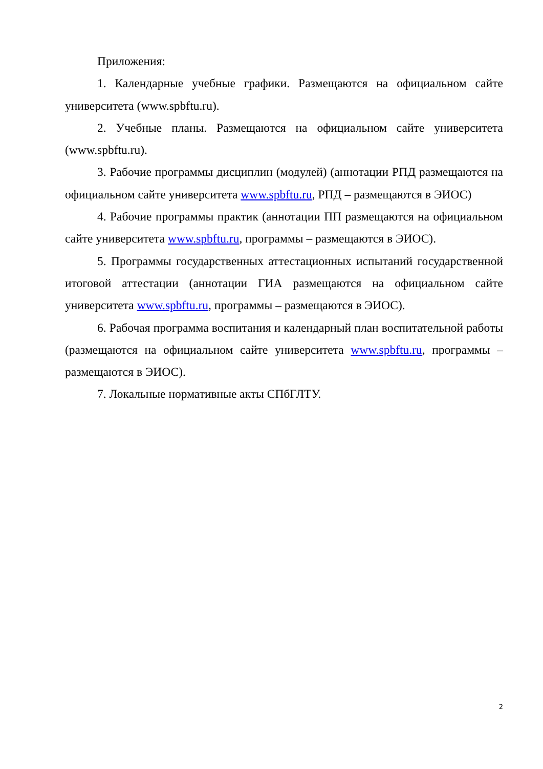Приложения:
1. Календарные учебные графики. Размещаются на официальном сайте университета (www.spbftu.ru).
2. Учебные планы. Размещаются на официальном сайте университета (www.spbftu.ru).
3. Рабочие программы дисциплин (модулей) (аннотации РПД размещаются на официальном сайте университета www.spbftu.ru, РПД – размещаются в ЭИОС)
4. Рабочие программы практик (аннотации ПП размещаются на официальном сайте университета www.spbftu.ru, программы – размещаются в ЭИОС).
5. Программы государственных аттестационных испытаний государственной итоговой аттестации (аннотации ГИА размещаются на официальном сайте университета www.spbftu.ru, программы – размещаются в ЭИОС).
6. Рабочая программа воспитания и календарный план воспитательной работы (размещаются на официальном сайте университета www.spbftu.ru, программы – размещаются в ЭИОС).
7. Локальные нормативные акты СПбГЛТУ.
2